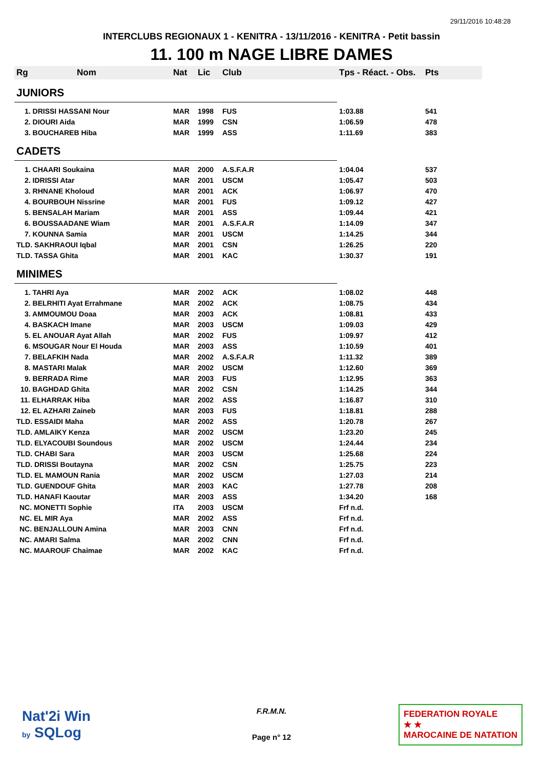29/11/2016 10:48:28
INTERCLUBS REGIONAUX 1 - KENITRA - 13/11/2016 - KENITRA - Petit bassin
11. 100 m NAGE LIBRE DAMES
| Rg | Nom | Nat | Lic | Club | Tps - Réact. - Obs. | Pts |
| --- | --- | --- | --- | --- | --- | --- |
| JUNIORS | | | | | | |
| 1. DRISSI HASSANI Nour | | MAR | 1998 | FUS | 1:03.88 | 541 |
| 2. DIOURI Aida | | MAR | 1999 | CSN | 1:06.59 | 478 |
| 3. BOUCHAREB Hiba | | MAR | 1999 | ASS | 1:11.69 | 383 |
| CADETS | | | | | | |
| 1. CHAARI Soukaina | | MAR | 2000 | A.S.F.A.R | 1:04.04 | 537 |
| 2. IDRISSI Atar | | MAR | 2001 | USCM | 1:05.47 | 503 |
| 3. RHNANE Kholoud | | MAR | 2001 | ACK | 1:06.97 | 470 |
| 4. BOURBOUH Nissrine | | MAR | 2001 | FUS | 1:09.12 | 427 |
| 5. BENSALAH Mariam | | MAR | 2001 | ASS | 1:09.44 | 421 |
| 6. BOUSSAADANE Wiam | | MAR | 2001 | A.S.F.A.R | 1:14.09 | 347 |
| 7. KOUNNA Samia | | MAR | 2001 | USCM | 1:14.25 | 344 |
| TLD. SAKHRAOUI Iqbal | | MAR | 2001 | CSN | 1:26.25 | 220 |
| TLD. TASSA Ghita | | MAR | 2001 | KAC | 1:30.37 | 191 |
| MINIMES | | | | | | |
| 1. TAHRI Aya | | MAR | 2002 | ACK | 1:08.02 | 448 |
| 2. BELRHITI Ayat Errahmane | | MAR | 2002 | ACK | 1:08.75 | 434 |
| 3. AMMOUMOU Doaa | | MAR | 2003 | ACK | 1:08.81 | 433 |
| 4. BASKACH Imane | | MAR | 2003 | USCM | 1:09.03 | 429 |
| 5. EL ANOUAR Ayat Allah | | MAR | 2002 | FUS | 1:09.97 | 412 |
| 6. MSOUGAR Nour El Houda | | MAR | 2003 | ASS | 1:10.59 | 401 |
| 7. BELAFKIH Nada | | MAR | 2002 | A.S.F.A.R | 1:11.32 | 389 |
| 8. MASTARI Malak | | MAR | 2002 | USCM | 1:12.60 | 369 |
| 9. BERRADA Rime | | MAR | 2003 | FUS | 1:12.95 | 363 |
| 10. BAGHDAD Ghita | | MAR | 2002 | CSN | 1:14.25 | 344 |
| 11. ELHARRAK Hiba | | MAR | 2002 | ASS | 1:16.87 | 310 |
| 12. EL AZHARI Zaineb | | MAR | 2003 | FUS | 1:18.81 | 288 |
| TLD. ESSAIDI Maha | | MAR | 2002 | ASS | 1:20.78 | 267 |
| TLD. AMLAIKY Kenza | | MAR | 2002 | USCM | 1:23.20 | 245 |
| TLD. ELYACOUBI Soundous | | MAR | 2002 | USCM | 1:24.44 | 234 |
| TLD. CHABI Sara | | MAR | 2003 | USCM | 1:25.68 | 224 |
| TLD. DRISSI Boutayna | | MAR | 2002 | CSN | 1:25.75 | 223 |
| TLD. EL MAMOUN Rania | | MAR | 2002 | USCM | 1:27.03 | 214 |
| TLD. GUENDOUF Ghita | | MAR | 2003 | KAC | 1:27.78 | 208 |
| TLD. HANAFI Kaoutar | | MAR | 2003 | ASS | 1:34.20 | 168 |
| NC. MONETTI Sophie | | ITA | 2003 | USCM | Frf n.d. | |
| NC. EL MIR Aya | | MAR | 2002 | ASS | Frf n.d. | |
| NC. BENJALLOUN Amina | | MAR | 2003 | CNN | Frf n.d. | |
| NC. AMARI Salma | | MAR | 2002 | CNN | Frf n.d. | |
| NC. MAAROUF Chaimae | | MAR | 2002 | KAC | Frf n.d. | |
Nat'2i Win
by SQLog
F.R.M.N.
Page n° 12
FEDERATION ROYALE
★ ★
MAROCAINE DE NATATION